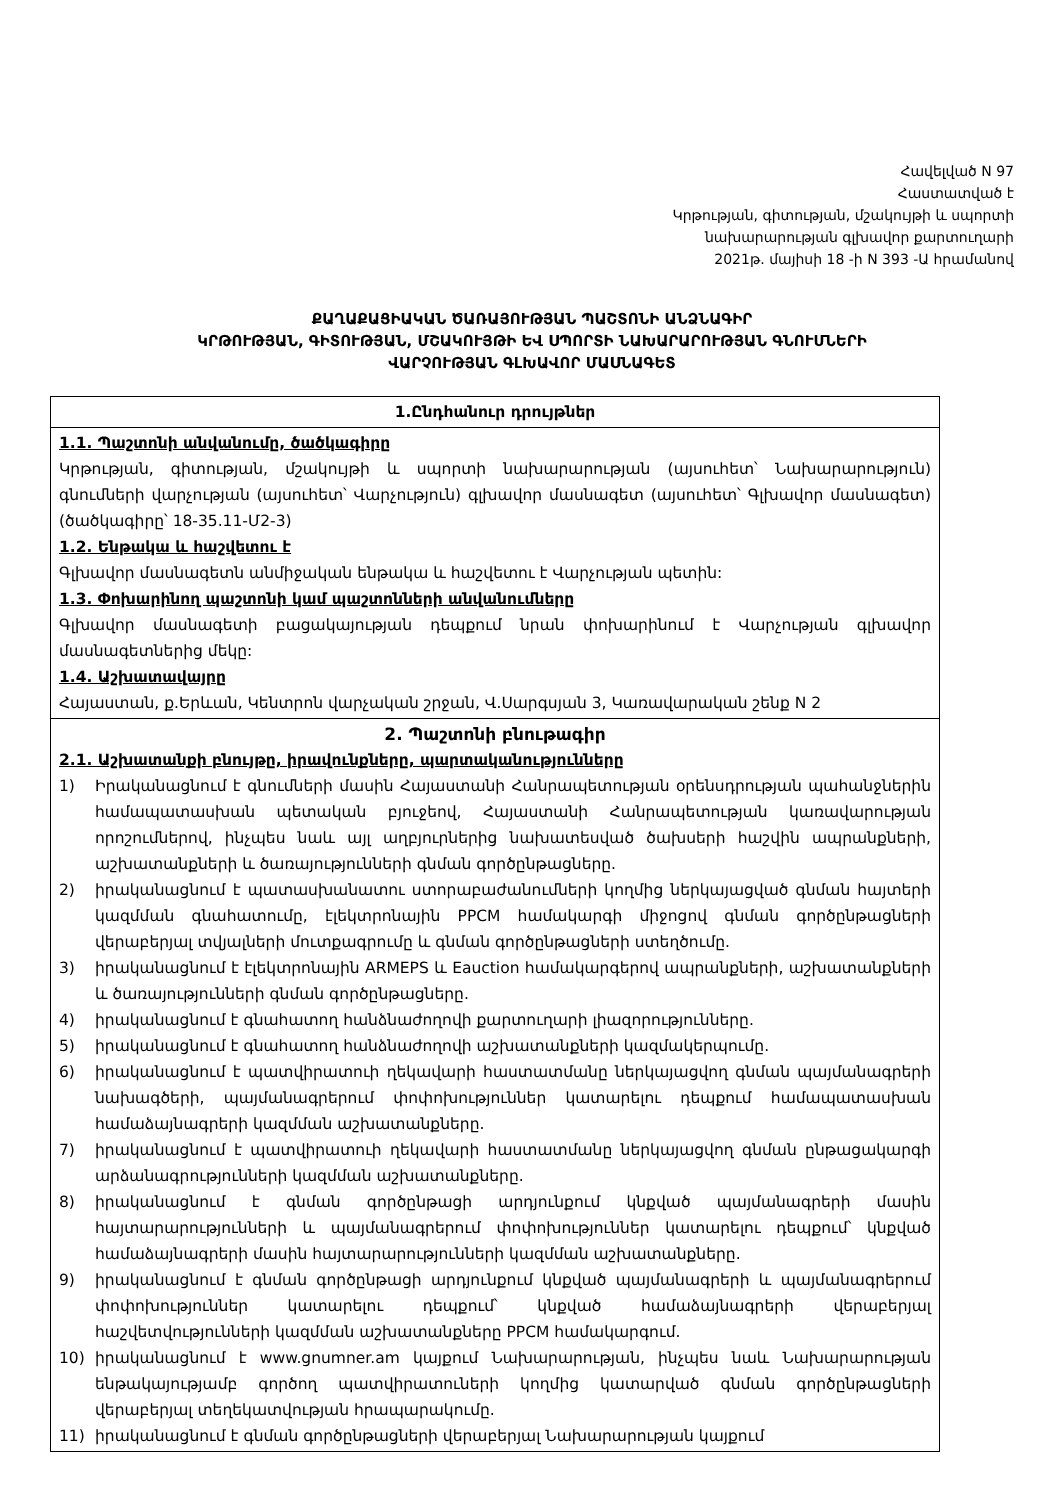Հավելված N 97
Հաստատված է
Կրթության, գիտության, մշակույթի և սպորտի
նախարարության գլխավոր քարտուղարի
2021թ. մայիսի 18 -ի N 393 -Ա հրամանով
ՔԱՂԱՔԱՑԻԱԿԱՆ ԾԱՌԱՅՈՒԹՅԱՆ ՊԱՇՏՈՆԻ ԱՆՁՆԱԳԻՐ
ԿՐԹՈՒԹՅԱՆ, ԳԻՏՈՒԹՅԱՆ, ՄՇԱԿՈՒՅԹԻ ԵՎ ՍՊՈՐՏԻ ՆԱԽԱՐԱՐՈՒԹՅԱՆ ԳՆՈՒՄՆԵՐԻ
ՎԱՐՉՈՒԹՅԱՆ ԳԼԽԱՎՈՐ ՄԱՍՆԱԳԵՏ
| 1.Ընդհանուր դրույթներ |
| 1.1. Պաշտոնի անվանումը, ծածկագիրը Կրթության, գիտության, մշակույթի և սպորտի նախարարության (այսուհետ՝ Նախարարություն) գնումների վարչության (այսուհետ՝ Վարչություն) գլխավոր մասնագետ (այսուհետ՝ Գլխավոր մասնագետ) (ծածկագիրը՝ 18-35.11-Մ2-3) 1.2. Ենթակա և հաշվետու է Գլխավոր մասնագետն անմիջական ենթակա և հաշվետու է Վարչության պետին: 1.3. Փոխարինող պաշտոնի կամ պաշտոնների անվանումները Գլխավոր մասնագետի բացակայության դեպքում նրան փոխարինում է Վարչության գլխավոր մասնագետներից մեկը: 1.4. Աշխատավայրը Հայաստան, ք.Երևան, Կենտրոն վարչական շրջան, Վ.Սարգսյան 3, Կառավարական շենք N 2 |
| 2. Պաշտոնի բնութագիր 2.1. Աշխատանքի բնույթը, իրավունքները, պարտականությունները 1) Իրականացնում է գնումների մասին Հայաստանի Հանրապետության օրենսդրության պահանջներին համապատասխան պետական բյուջեով, Հայաստանի Հանրապետության կառավարության որոշումներով, ինչպես նաև այլ աղբյուրներից նախատեսված ծախսերի հաշվին ապրանքների, աշխատանքների և ծառայությունների գնման գործընթացները. 2) իրականացնում է պատասխանատու ստորաբաժանումների կողմից ներկայացված գնման հայտերի կազմման գնահատումը, էլեկտրոնային PPCM համակարգի միջոցով գնման գործընթացների վերաբերյալ տվյալների մուտքագրումը և գնման գործընթացների ստեղծումը. 3) իրականացնում է էլեկտրոնային ARMEPS և Eauction համակարգերով ապրանքների, աշխատանքների և ծառայությունների գնման գործընթացները. 4) իրականացնում է գնահատող հանձնաժողովի քարտուղարի լիազորությունները. 5) իրականացնում է գնահատող հանձնաժողովի աշխատանքների կազմակերպումը. 6) իրականացնում է պատվիրատուի ղեկավարի հաստատմանը ներկայացվող գնման պայմանագրերի նախագծերի, պայմանագրերում փոփոխություններ կատարելու դեպքում համապատասխան համաձայնագրերի կազմման աշխատանքները. 7) իրականացնում է պատվիրատուի ղեկավարի հաստատմանը ներկայացվող գնման ընթացակարգի արձանագրությունների կազմման աշխատանքները. 8) իրականացնում է գնման գործընթացի արդյունքում կնքված պայմանագրերի մասին հայտարարությունների և պայմանագրերում փոփոխություններ կատարելու դեպքում՝ կնքված համաձայնագրերի մասին հայտարարությունների կազմման աշխատանքները. 9) իրականացնում է գնման գործընթացի արդյունքում կնքված պայմանագրերի և պայմանագրերում փոփոխություններ կատարելու դեպքում՝ կնքված համաձայնագրերի վերաբերյալ հաշվետվությունների կազմման աշխատանքները PPCM համակարգում. 10) իրականացնում է www.gnumner.am կայքում Նախարարության, ինչպես նաև Նախարարության ենթակայությամբ գործող պատվիրատուների կողմից կատարված գնման գործընթացների վերաբերյալ տեղեկատվության հրապարակումը. 11) իրականացնում է գնման գործընթացների վերաբերյալ Նախարարության կայքում |